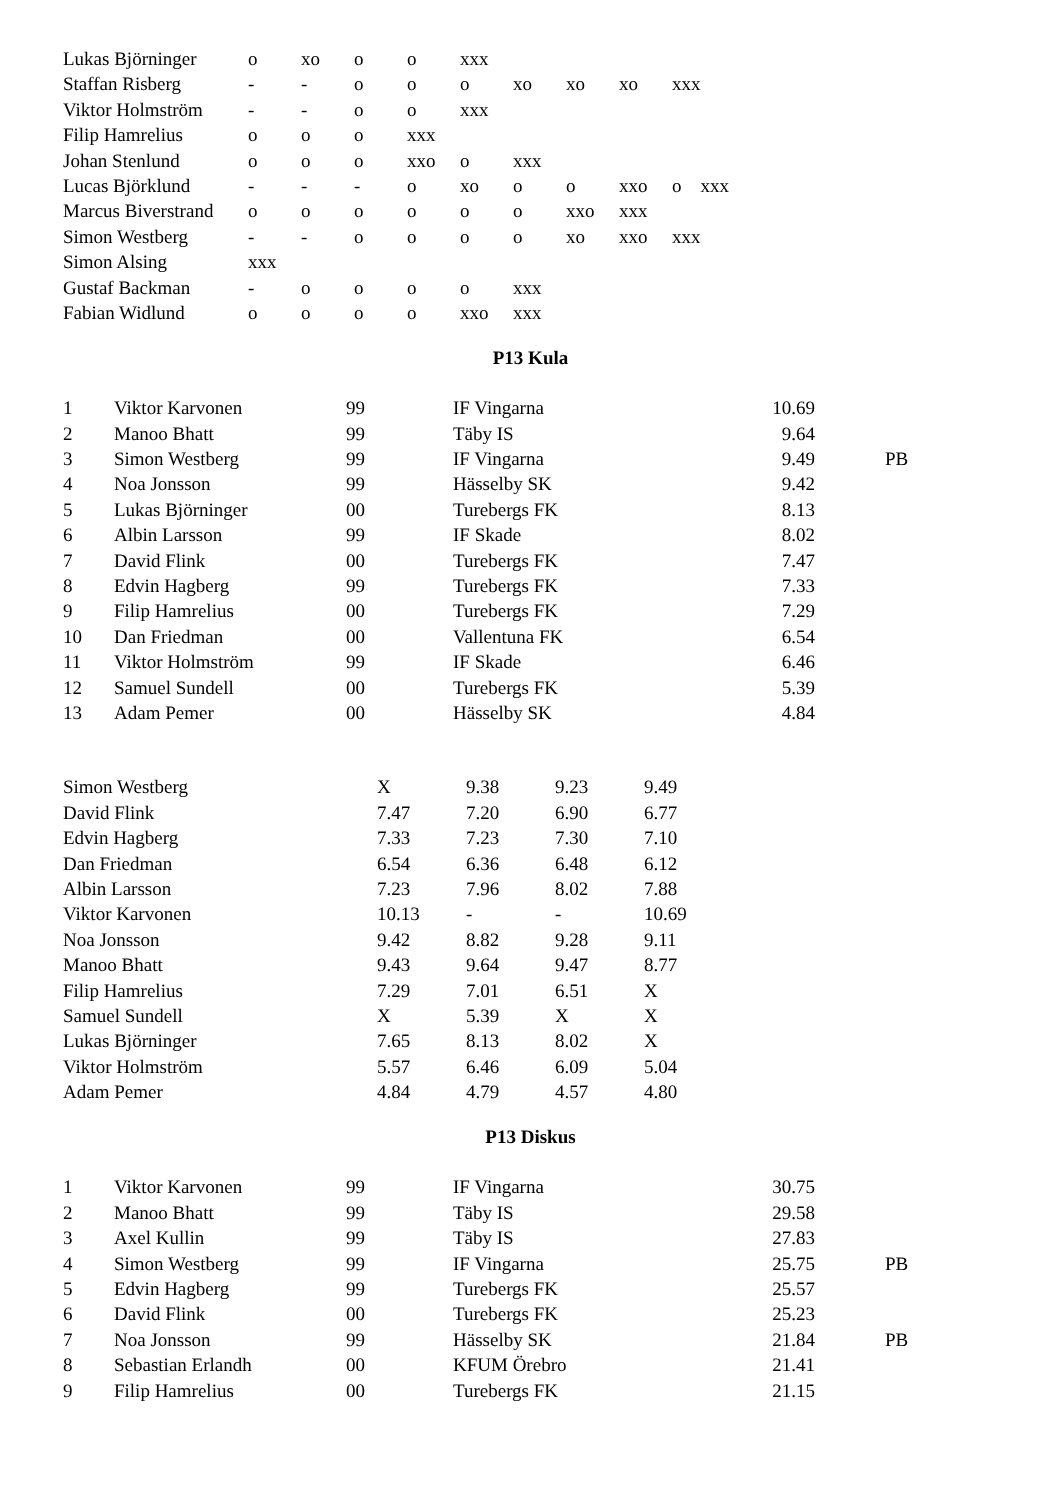| Lukas Björninger | o | xo | o | o | xxx | | | | | |
| Staffan Risberg | - | - | o | o | o | xo | xo | xo | xxx | |
| Viktor Holmström | - | - | o | o | xxx | | | | | |
| Filip Hamrelius | o | o | o | xxx | | | | | | |
| Johan Stenlund | o | o | o | xxo | o | xxx | | | | |
| Lucas Björklund | - | - | - | o | xo | o | o | xxo | o | xxx |
| Marcus Biverstrand | o | o | o | o | o | o | xxo | xxx | | |
| Simon Westberg | - | - | o | o | o | o | xo | xxo | xxx | |
| Simon Alsing | xxx | | | | | | | | | |
| Gustaf Backman | - | o | o | o | o | xxx | | | | |
| Fabian Widlund | o | o | o | o | xxo | xxx | | | | |
P13 Kula
| 1 | Viktor Karvonen | 99 | IF Vingarna | 10.69 | | |
| 2 | Manoo Bhatt | 99 | Täby IS | 9.64 | | |
| 3 | Simon Westberg | 99 | IF Vingarna | 9.49 | | PB |
| 4 | Noa Jonsson | 99 | Hässelby SK | 9.42 | | |
| 5 | Lukas Björninger | 00 | Turebergs FK | 8.13 | | |
| 6 | Albin Larsson | 99 | IF Skade | 8.02 | | |
| 7 | David Flink | 00 | Turebergs FK | 7.47 | | |
| 8 | Edvin Hagberg | 99 | Turebergs FK | 7.33 | | |
| 9 | Filip Hamrelius | 00 | Turebergs FK | 7.29 | | |
| 10 | Dan Friedman | 00 | Vallentuna FK | 6.54 | | |
| 11 | Viktor Holmström | 99 | IF Skade | 6.46 | | |
| 12 | Samuel Sundell | 00 | Turebergs FK | 5.39 | | |
| 13 | Adam Pemer | 00 | Hässelby SK | 4.84 | | |
| Simon Westberg | X | 9.38 | 9.23 | 9.49 |
| David Flink | 7.47 | 7.20 | 6.90 | 6.77 |
| Edvin Hagberg | 7.33 | 7.23 | 7.30 | 7.10 |
| Dan Friedman | 6.54 | 6.36 | 6.48 | 6.12 |
| Albin Larsson | 7.23 | 7.96 | 8.02 | 7.88 |
| Viktor Karvonen | 10.13 | - | - | 10.69 |
| Noa Jonsson | 9.42 | 8.82 | 9.28 | 9.11 |
| Manoo Bhatt | 9.43 | 9.64 | 9.47 | 8.77 |
| Filip Hamrelius | 7.29 | 7.01 | 6.51 | X |
| Samuel Sundell | X | 5.39 | X | X |
| Lukas Björninger | 7.65 | 8.13 | 8.02 | X |
| Viktor Holmström | 5.57 | 6.46 | 6.09 | 5.04 |
| Adam Pemer | 4.84 | 4.79 | 4.57 | 4.80 |
P13 Diskus
| 1 | Viktor Karvonen | 99 | IF Vingarna | 30.75 | | |
| 2 | Manoo Bhatt | 99 | Täby IS | 29.58 | | |
| 3 | Axel Kullin | 99 | Täby IS | 27.83 | | |
| 4 | Simon Westberg | 99 | IF Vingarna | 25.75 | | PB |
| 5 | Edvin Hagberg | 99 | Turebergs FK | 25.57 | | |
| 6 | David Flink | 00 | Turebergs FK | 25.23 | | |
| 7 | Noa Jonsson | 99 | Hässelby SK | 21.84 | | PB |
| 8 | Sebastian Erlandh | 00 | KFUM Örebro | 21.41 | | |
| 9 | Filip Hamrelius | 00 | Turebergs FK | 21.15 | | |